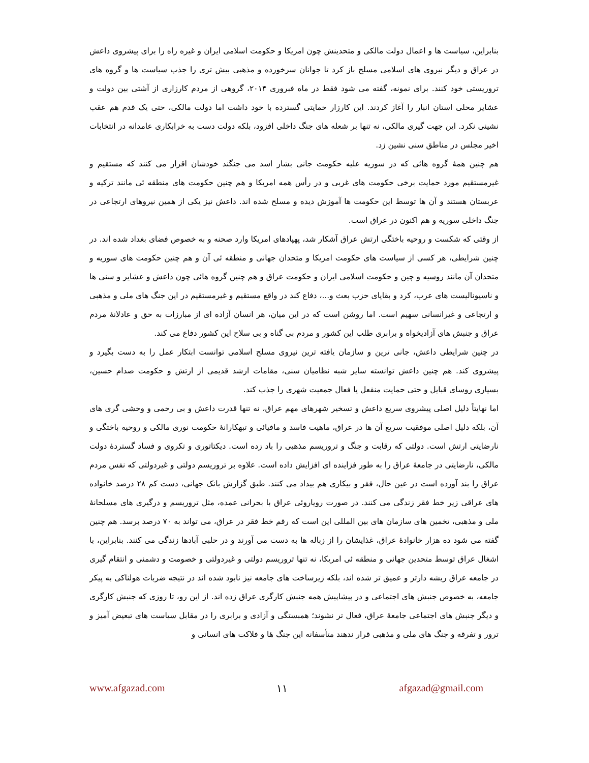بنابراین، سیاست ها و اعمال دولت مالکی و متحدینش چون امریکا و حکومت اسلامی ایران و غیره راه را برای پیشروی داعش در عراق و دیگر نیروی های اسلامی مسلح باز کرد تا جوانان سرخورده و مذهبی بیش تری را جذب سیاست ها و گروه های تروریستی خود کنند. برای نمونه، گفته می شود فقط در ماه فبروری ۲۰۱۴، گروهی از مردم کارزاری از آشتی بین دولت و عشایر محلی استان انبار را آغاز کردند. این کارزار حمایتی گسترده با خود داشت اما دولت مالکی، حتی یک قدم هم عقب نشینی نکرد. این جهت گیری مالکی، نه تنها بر شعله های جنگ داخلی افزود، بلکه دولت دست به خرابکاری عامدانه در انتخابات اخیر مجلس در مناطق سنی نشین زد.
هم چنین همهٔ گروه هائی که در سوریه علیه حکومت جانی بشار اسد می جنگند خودشان اقرار می کنند که مستقیم و غیرمستقیم مورد حمایت برخی حکومت های غربی و در رأس همه امریکا و هم چنین حکومت های منطقه ئی مانند ترکیه و عربستان هستند و آن ها توسط این حکومت ها آموزش دیده و مسلح شده اند. داعش نیز یکی از همین نیروهای ارتجاعی در جنگ داخلی سوریه و هم اکنون در عراق است.
از وقتی که شکست و روحیه باختگی ارتش عراق آشکار شد، پهپادهای امریکا وارد صحنه و به خصوص فضای بغداد شده اند. در چنین شرایطی، هر کسی از سیاست های حکومت امریکا و متحدان جهانی و منطقه ئی آن و هم چنین حکومت های سوریه و متحدان آن مانند روسیه و چین و حکومت اسلامی ایران و حکومت عراق و هم چنین گروه هائی چون داعش و عشایر و سنی ها و ناسیونالیست های عرب، کرد و بقایای حزب بعث و...، دفاع کند در واقع مستقیم و غیرمستقیم در این جنگ های ملی و مذهبی و ارتجاعی و غیرانسانی سهیم است. اما روشن است که در این میان، هر انسان آزاده ای از مبارزات به حق و عادلانهٔ مردم عراق و جنبش های آزادیخواه و برابری طلب این کشور و مردم بی گناه و بی سلاح این کشور دفاع می کند.
در چنین شرایطی داعش، جانی ترین و سازمان یافته ترین نیروی مسلح اسلامی توانست ابتکار عمل را به دست بگیرد و پیشروی کند. هم چنین داعش توانسته سایر شبه نظامیان سنی، مقامات ارشد قدیمی از ارتش و حکومت صدام حسین، بسیاری روسای قبایل و حتی حمایت منفعل یا فعال جمعیت شهری را جذب کند.
اما نهایتاً دلیل اصلی پیشروی سریع داعش و تسخیر شهرهای مهم عراق، نه تنها قدرت داعش و بی رحمی و وحشی گری های آن، بلکه دلیل اصلی موفقیت سریع آن ها در عراق، ماهیت فاسد و مافیائی و تبهکارانهٔ حکومت نوری مالکی و روحیه باختگی و نارضایتی ارتش است. دولتی که رقابت و جنگ و تروریسم مذهبی را باد زده است. دیکتاتوری و تکروی و فساد گستردهٔ دولت مالکی، نارضایتی در جامعهٔ عراق را به طور فزاینده ای افزایش داده است. علاوه بر تروریسم دولتی و غیردولتی که نفس مردم عراق را بند آورده است در عین حال، فقر و بیکاری هم بیداد می کنند. طبق گزارش بانک جهانی، دست کم ۲۸ درصد خانواده های عراقی زیر خط فقر زندگی می کنند. در صورت رویاروئی عراق با بحرانی عمده، مثل تروریسم و درگیری های مسلحانهٔ ملی و مذهبی، تخمین های سازمان های بین المللی این است که رقم خط فقر در عراق، می تواند به ۷۰ درصد برسد. هم چنین گفته می شود ده هزار خانوادهٔ عراق، غذایشان را از زباله ها به دست می آورند و در حلبی آبادها زندگی می کنند. بنابراین، با اشغال عراق توسط متحدین جهانی و منطقه ئی امریکا، نه تنها تروریسم دولتی و غیردولتی و خصومت و دشمنی و انتقام گیری در جامعه عراق ریشه دارتر و عمیق تر شده اند، بلکه زیرساخت های جامعه نیز نابود شده اند در نتیجه ضربات هولناکی به پیکر جامعه، به خصوص جنبش های اجتماعی و در پیشاپیش همه جنبش کارگری عراق زده اند. از این رو، تا روزی که جنبش کارگری و دیگر جنبش های اجتماعی جامعهٔ عراق، فعال تر نشوند؛ همبستگی و آزادی و برابری را در مقابل سیاست های تبعیض آمیز و ترور و تفرقه و جنگ های ملی و مذهبی قرار ندهند متأسفانه این جنگ هَا و فلاکت های انسانی و
www.afgazad.com ۱۱ afgazad@gmail.com